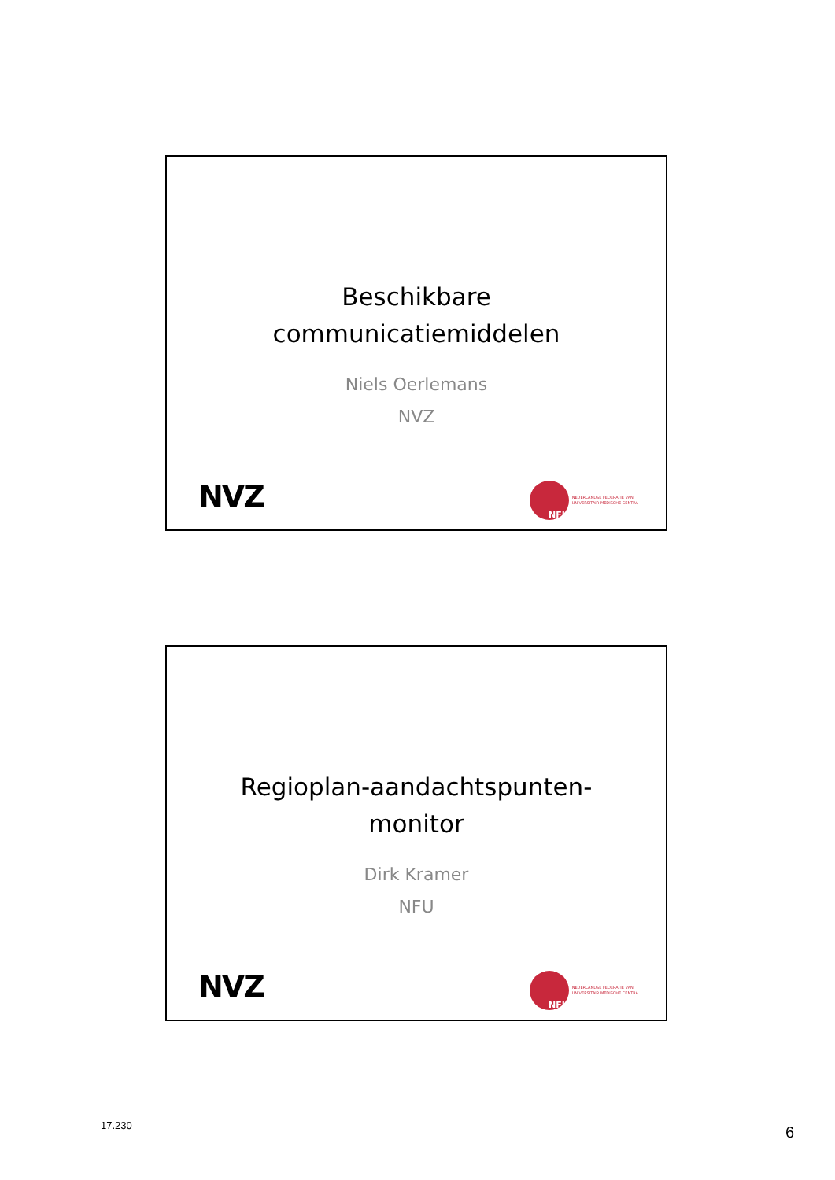Beschikbare
communicatiemiddelen
Niels Oerlemans
NVZ
NVZ
NFU
NEDERLANDSE FEDERATIE VAN
UNIVERSITAIR MEDISCHE CENTRA
Regioplan-aandachtspunten-
monitor
Dirk Kramer
NFU
NVZ
NFU
NEDERLANDSE FEDERATIE VAN
UNIVERSITAIR MEDISCHE CENTRA
17.230 6